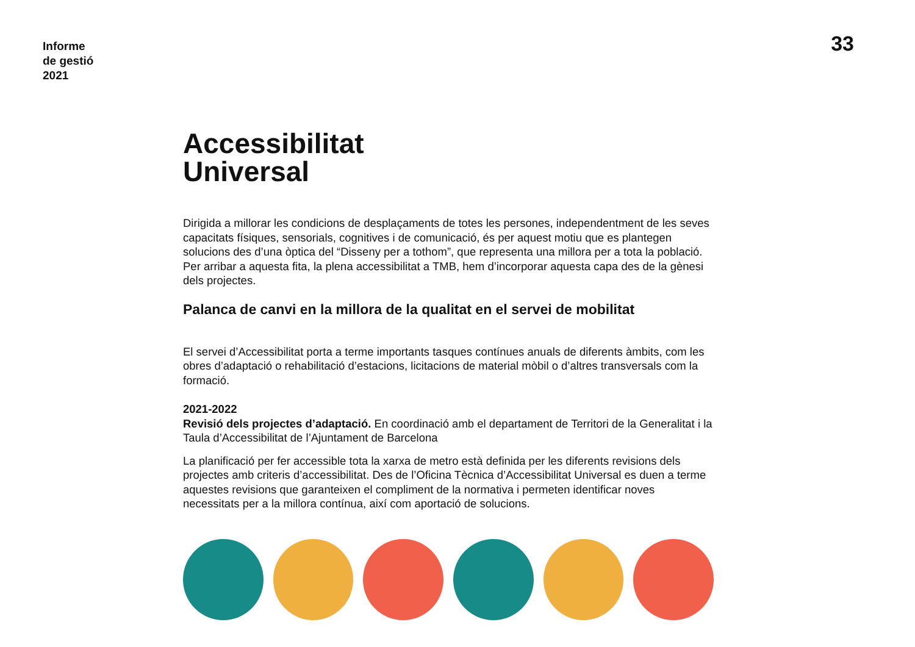Informe
de gestió
2021
33
Accessibilitat
Universal
Dirigida a millorar les condicions de desplaçaments de totes les persones, independentment de les seves capacitats físiques, sensorials, cognitives i de comunicació, és per aquest motiu que es plantegen solucions des d’una òptica del “Disseny per a tothom”, que representa una millora per a tota la població. Per arribar a aquesta fita, la plena accessibilitat a TMB, hem d’incorporar aquesta capa des de la gènesi dels projectes.
Palanca de canvi en la millora de la qualitat en el servei de mobilitat
El servei d’Accessibilitat porta a terme importants tasques contínues anuals de diferents àmbits, com les obres d’adaptació o rehabilitació d’estacions, licitacions de material mòbil o d’altres transversals com la formació.
2021-2022
Revisió dels projectes d’adaptació. En coordinació amb el departament de Territori de la Generalitat i la Taula d’Accessibilitat de l’Ajuntament de Barcelona
La planificació per fer accessible tota la xarxa de metro està definida per les diferents revisions dels projectes amb criteris d’accessibilitat. Des de l’Oficina Tècnica d’Accessibilitat Universal es duen a terme aquestes revisions que garanteixen el compliment de la normativa i permeten identificar noves necessitats per a la millora contínua, així com aportació de solucions.